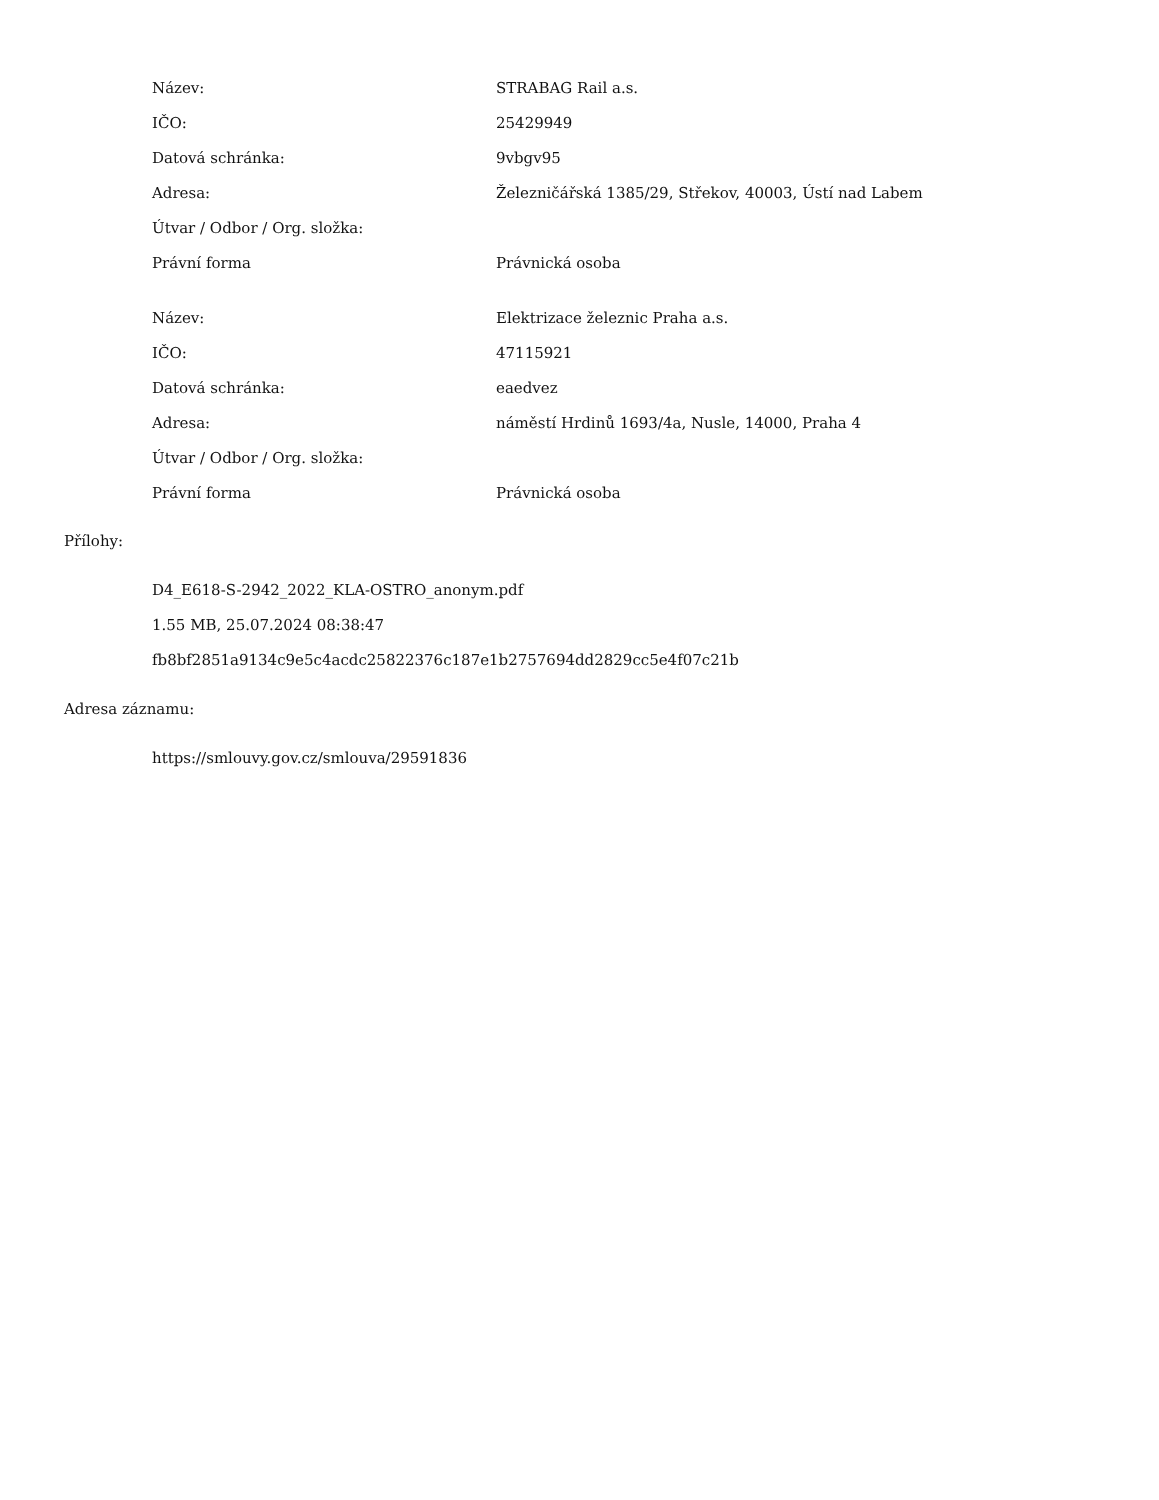| Název: | STRABAG Rail a.s. |
| IČO: | 25429949 |
| Datová schránka: | 9vbgv95 |
| Adresa: | Železničářská 1385/29, Střekov, 40003, Ústí nad Labem |
| Útvar / Odbor / Org. složka: | |
| Právní forma | Právnická osoba |
| Název: | Elektrizace železnic Praha a.s. |
| IČO: | 47115921 |
| Datová schránka: | eaedvez |
| Adresa: | náměstí Hrdinů 1693/4a, Nusle, 14000, Praha 4 |
| Útvar / Odbor / Org. složka: | |
| Právní forma | Právnická osoba |
Přílohy:
D4_E618-S-2942_2022_KLA-OSTRO_anonym.pdf
1.55 MB, 25.07.2024 08:38:47
fb8bf2851a9134c9e5c4acdc25822376c187e1b2757694dd2829cc5e4f07c21b
Adresa záznamu:
https://smlouvy.gov.cz/smlouva/29591836